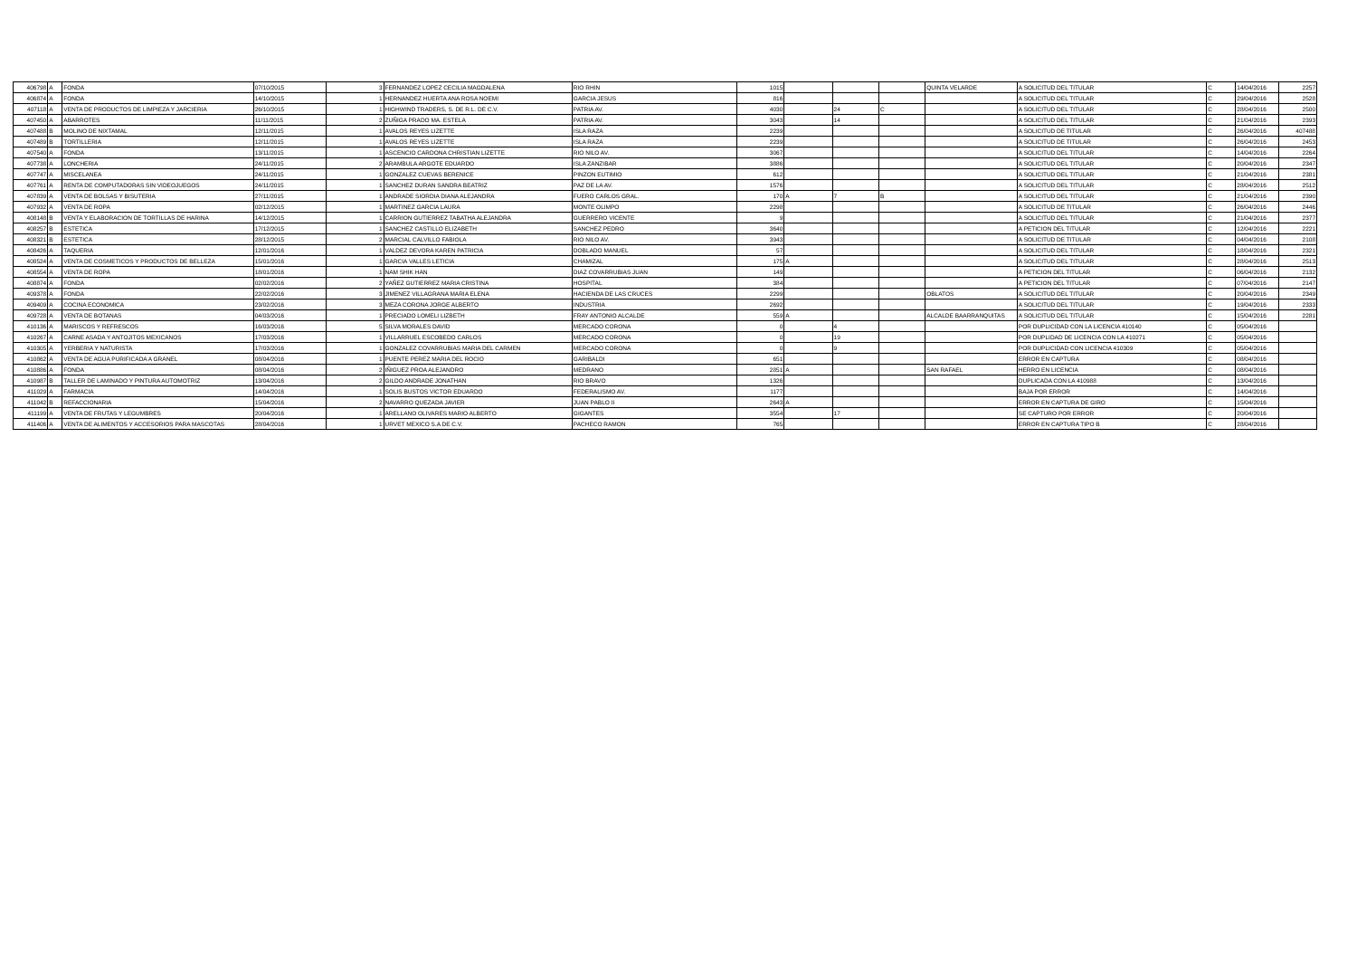| 406798 | A | FONDA | 07/10/2015 | 3 | FERNANDEZ LOPEZ CECILIA MAGDALENA | RIO RHIN | 1015 | | | | QUINTA VELARDE | A SOLICITUD DEL TITULAR | C | 14/04/2016 | 2257 |
| 406874 | A | FONDA | 14/10/2015 | 1 | HERNANDEZ HUERTA ANA ROSA NOEMI | GARCIA JESUS | 816 | | | | | A SOLICITUD DEL TITULAR | C | 29/04/2016 | 2528 |
| 407118 | A | VENTA DE PRODUCTOS DE LIMPIEZA Y JARCIERIA | 26/10/2015 | 1 | HIGHWIND TRADERS, S. DE R.L. DE C.V. | PATRIA AV. | 4030 | | 24 | C | | A SOLICITUD DEL TITULAR | C | 28/04/2016 | 2500 |
| 407450 | A | ABARROTES | 11/11/2015 | 2 | ZUÑIGA PRADO MA. ESTELA | PATRIA AV. | 3043 | | 14 | | | A SOLICITUD DEL TITULAR | C | 21/04/2016 | 2393 |
| 407488 | B | MOLINO DE NIXTAMAL | 12/11/2015 | 1 | AVALOS REYES LIZETTE | ISLA RAZA | 2239 | | | | | A SOLICITUD DE TITULAR | C | 26/04/2016 | 407488 |
| 407489 | B | TORTILLERIA | 12/11/2015 | 1 | AVALOS REYES LIZETTE | ISLA RAZA | 2239 | | | | | A SOLICITUD DE TITULAR | C | 26/04/2016 | 2453 |
| 407540 | A | FONDA | 13/11/2015 | 1 | ASCENCIO CARDONA CHRISTIAN LIZETTE | RIO NILO AV. | 3067 | | | | | A SOLICITUD DEL TITULAR | C | 14/04/2016 | 2264 |
| 407738 | A | LONCHERIA | 24/11/2015 | 2 | ARAMBULA ARGOTE EDUARDO | ISLA ZANZIBAR | 3886 | | | | | A SOLICITUD DEL TITULAR | C | 20/04/2016 | 2347 |
| 407747 | A | MISCELANEA | 24/11/2015 | 1 | GONZALEZ CUEVAS BERENICE | PINZON EUTIMIO | 612 | | | | | A SOLICITUD DEL TITULAR | C | 21/04/2016 | 2381 |
| 407761 | A | RENTA DE COMPUTADORAS SIN VIDEOJUEGOS | 24/11/2015 | 1 | SANCHEZ DURAN SANDRA BEATRIZ | PAZ DE LA AV. | 1576 | | | | | A SOLICITUD DEL TITULAR | C | 28/04/2016 | 2512 |
| 407839 | A | VENTA DE BOLSAS Y BISUTERIA | 27/11/2015 | 1 | ANDRADE SIORDIA DIANA ALEJANDRA | FUERO CARLOS GRAL. | 170 | A | 7 | B | | A SOLICITUD DEL TITULAR | C | 21/04/2016 | 2390 |
| 407932 | A | VENTA DE ROPA | 02/12/2015 | 1 | MARTINEZ GARCIA LAURA | MONTE OLIMPO | 2298 | | | | | A SOLICITUD DE TITULAR | C | 26/04/2016 | 2446 |
| 408148 | B | VENTA Y ELABORACION DE TORTILLAS DE HARINA | 14/12/2015 | 1 | CARRION GUTIERREZ TABATHA ALEJANDRA | GUERRERO VICENTE | 9 | | | | | A SOLICITUD DEL TITULAR | C | 21/04/2016 | 2377 |
| 408257 | B | ESTETICA | 17/12/2015 | 1 | SANCHEZ CASTILLO ELIZABETH | SANCHEZ PEDRO | 3640 | | | | | A PETICION DEL TITULAR | C | 12/04/2016 | 2221 |
| 408321 | B | ESTETICA | 28/12/2015 | 2 | MARCIAL CALVILLO FABIOLA | RIO NILO AV. | 3943 | | | | | A SOLICITUD DE TITULAR | C | 04/04/2016 | 2108 |
| 408426 | A | TAQUERIA | 12/01/2016 | 1 | VALDEZ DEVORA KAREN PATRICIA | DOBLADO MANUEL | 57 | | | | | A SOLICITUD DEL TITULAR | C | 18/04/2016 | 2321 |
| 408524 | A | VENTA DE COSMETICOS Y PRODUCTOS DE BELLEZA | 15/01/2016 | 1 | GARCIA VALLES LETICIA | CHAMIZAL | 175 | A | | | | A SOLICITUD DEL TITULAR | C | 28/04/2016 | 2513 |
| 408554 | A | VENTA DE ROPA | 18/01/2016 | 1 | NAM SHIK HAN | DIAZ COVARRUBIAS JUAN | 149 | | | | | A PETICION DEL TITULAR | C | 06/04/2016 | 2132 |
| 408874 | A | FONDA | 02/02/2016 | 2 | YAÑEZ GUTIERREZ MARIA CRISTINA | HOSPITAL | 384 | | | | | A PETICION DEL TITULAR | C | 07/04/2016 | 2147 |
| 409378 | A | FONDA | 22/02/2016 | 3 | JIMENEZ VILLAGRANA MARIA ELENA | HACIENDA DE LAS CRUCES | 2299 | | | | OBLATOS | A SOLICITUD DEL TITULAR | C | 20/04/2016 | 2349 |
| 409409 | A | COCINA ECONOMICA | 23/02/2016 | 3 | MEZA CORONA JORGE ALBERTO | INDUSTRIA | 2692 | | | | | A SOLICITUD DEL TITULAR | C | 19/04/2016 | 2333 |
| 409728 | A | VENTA DE BOTANAS | 04/03/2016 | 1 | PRECIADO LOMELI LIZBETH | FRAY ANTONIO ALCALDE | 559 | A | | | ALCALDE BAARRANQUITAS | A SOLICITUD DEL TITULAR | C | 15/04/2016 | 2281 |
| 410136 | A | MARISCOS Y REFRESCOS | 16/03/2016 | 5 | SILVA MORALES DAVID | MERCADO CORONA | 0 | | 4 | | | POR DUPLICIDAD CON LA LICENCIA 410140 | C | 05/04/2016 | |
| 410267 | A | CARNE ASADA Y ANTOJITOS MEXICANOS | 17/03/2016 | 1 | VILLARRUEL ESCOBEDO CARLOS | MERCADO CORONA | 0 | | 19 | | | POR DUPLIDAD DE LICENCIA CON LA 410271 | C | 05/04/2016 | |
| 410305 | A | YERBERIA Y NATURISTA | 17/03/2016 | 1 | GONZALEZ COVARRUBIAS MARIA DEL CARMEN | MERCADO CORONA | 0 | | 9 | | | POR DUPLICIDAD CON LICENCIA 410309 | C | 05/04/2016 | |
| 410862 | A | VENTA DE AGUA PURIFICADA A GRANEL | 08/04/2016 | 1 | PUENTE PEREZ MARIA DEL ROCIO | GARIBALDI | 651 | | | | | ERROR EN CAPTURA | C | 08/04/2016 | |
| 410886 | A | FONDA | 08/04/2016 | 2 | IÑIGUEZ PROA ALEJANDRO | MEDRANO | 2851 | A | | | SAN RAFAEL | HERRO EN LICENCIA | C | 08/04/2016 | |
| 410987 | B | TALLER DE LAMINADO Y PINTURA AUTOMOTRIZ | 13/04/2016 | 2 | GILDO ANDRADE JONATHAN | RIO BRAVO | 1326 | | | | | DUPLICADA CON LA 410988 | C | 13/04/2016 | |
| 411029 | A | FARMACIA | 14/04/2016 | 1 | SOLIS BUSTOS VICTOR EDUARDO | FEDERALISMO AV. | 1177 | | | | | BAJA POR ERROR | C | 14/04/2016 | |
| 411042 | B | REFACCIONARIA | 15/04/2016 | 2 | NAVARRO QUEZADA JAVIER | JUAN PABLO II | 2643 | A | | | | ERROR EN CAPTURA DE GIRO | C | 15/04/2016 | |
| 411199 | A | VENTA DE FRUTAS Y LEGUMBRES | 20/04/2016 | 1 | ARELLANO OLIVARES MARIO ALBERTO | GIGANTES | 3554 | | 17 | | | SE CAPTURO POR ERROR | C | 20/04/2016 | |
| 411406 | A | VENTA DE ALIMENTOS Y ACCESORIOS PARA MASCOTAS | 28/04/2016 | 1 | URVET MEXICO S.A DE C.V. | PACHECO RAMON | 765 | | | | | ERROR EN CAPTURA TIPO B | C | 28/04/2016 | |